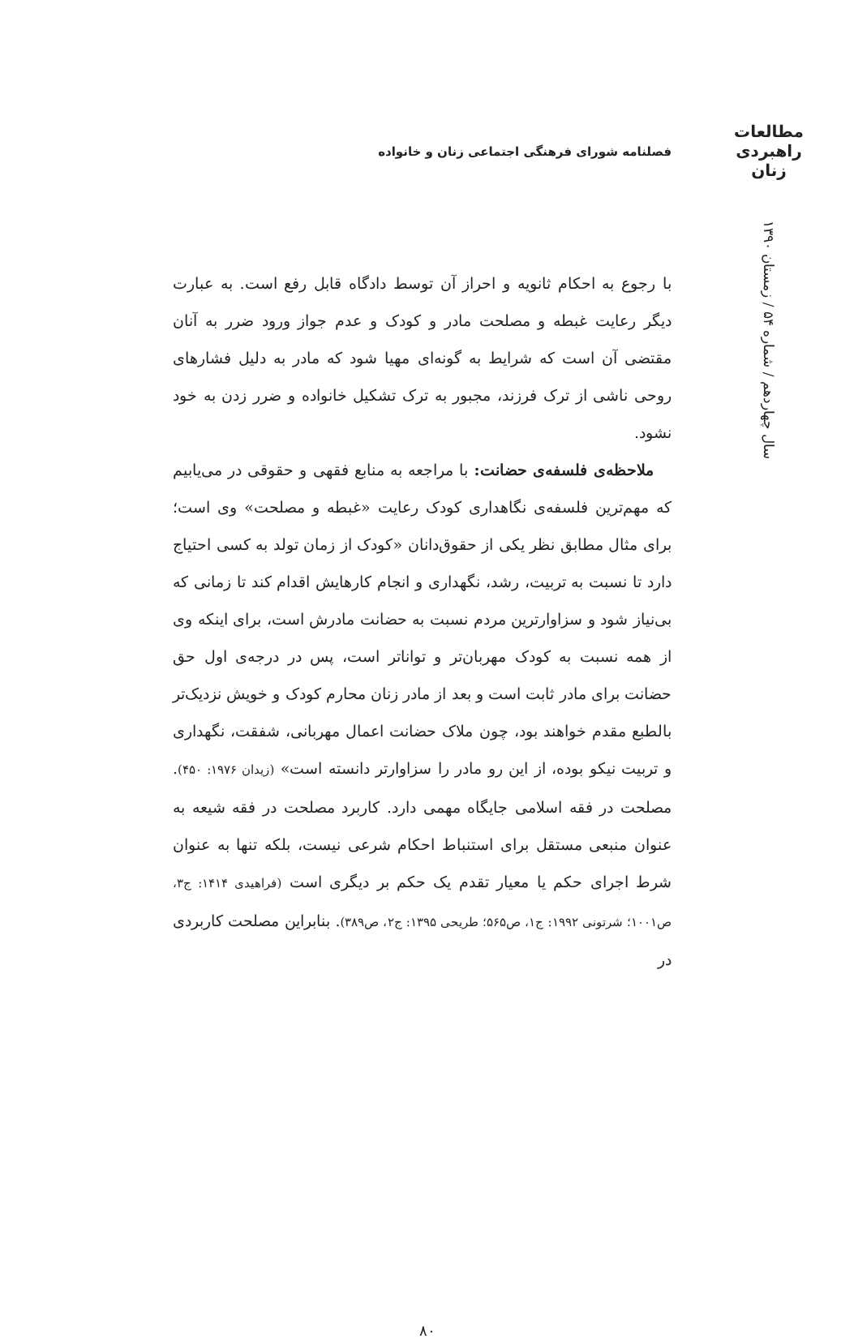مطالعات
راهبردی
زنان
سال چهاردهم / شماره ۵۴ / زمستان ۱۳۹۰
فصلنامه شورای فرهنگی اجتماعی زنان و خانواده
با رجوع به احکام ثانویه و احراز آن توسط دادگاه قابل رفع است. به عبارت دیگر رعایت غبطه و مصلحت مادر و کودک و عدم جواز ورود ضرر به آنان مقتضی آن است که شرایط به گونه‌ای مهیا شود که مادر به دلیل فشارهای روحی ناشی از ترک فرزند، مجبور به ترک تشکیل خانواده و ضرر زدن به خود نشود.
ملاحظه‌ی فلسفه‌ی حضانت: با مراجعه به منابع فقهی و حقوقی در می‌یابیم که مهم‌ترین فلسفه‌ی نگاهداری کودک رعایت «غبطه و مصلحت» وی است؛ برای مثال مطابق نظر یکی از حقوق‌دانان «کودک از زمان تولد به کسی احتیاج دارد تا نسبت به تربیت، رشد، نگهداری و انجام کارهایش اقدام کند تا زمانی که بی‌نیاز شود و سزاوارترین مردم نسبت به حضانت مادرش است، برای اینکه وی از همه نسبت به کودک مهربان‌تر و تواناتر است، پس در درجه‌ی اول حق حضانت برای مادر ثابت است و بعد از مادر زنان محارم کودک و خویش نزدیک‌تر بالطبع مقدم خواهند بود، چون ملاک حضانت اعمال مهربانی، شفقت، نگهداری و تربیت نیکو بوده، از این رو مادر را سزاوارتر دانسته است» (زیدان ۱۹۷۶: ۴۵۰). مصلحت در فقه اسلامی جایگاه مهمی دارد. کاربرد مصلحت در فقه شیعه به عنوان منبعی مستقل برای استنباط احکام شرعی نیست، بلکه تنها به عنوان شرط اجرای حکم یا معیار تقدم یک حکم بر دیگری است (فراهیدی ۱۴۱۴: ج۳، ص۱۰۰۱؛ شرتونی ۱۹۹۲: ج۱، ص۵۶۵؛ طریحی ۱۳۹۵: ج۲، ص۳۸۹). بنابراین مصلحت کاربردی در
۸۰